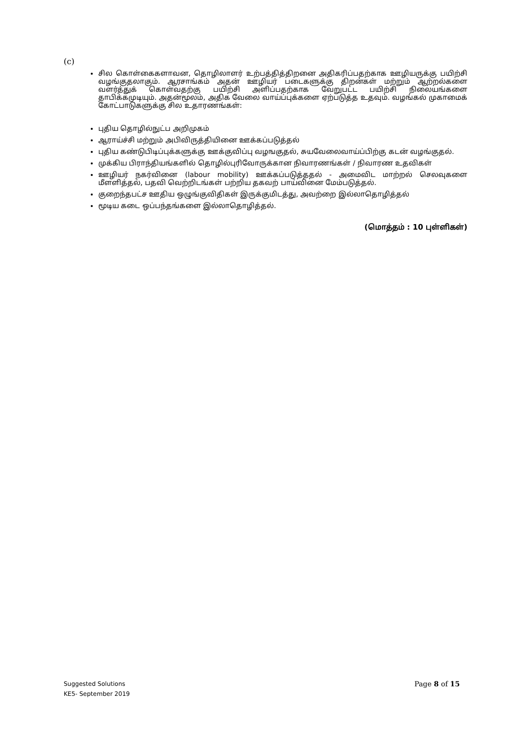(c)
சில கொள்கைகளாவன, தொழிலாளர் உற்பத்தித்திறனை அதிகரிப்பதற்காக ஊழியருக்கு பயிற்சி வழங்குதலாகும். ஆரசாங்கம் அதன் ஊழியர் படைகளுக்கு திறன்கள் மற்றும் ஆற்றல்களை வளர்த்துக் கொள்வதற்கு பயிற்சி அளிப்பதற்காக வேறுபட்ட பயிற்சி நிலையங்களை தாபிக்கமுடியும். அதன்மூலம், அதிக வேலை வாய்ப்புக்களை ஏற்படுத்த உதவும். வழங்கல் முகாமைக் கோட்பாடுகளுக்கு சில உதாரணங்கள்:
புதிய தொழில்நுட்ப அறிமுகம்
ஆராய்ச்சி மற்றும் அபிவிருத்தியினை ஊக்கப்படுத்தல்
புதிய கண்டுபிடிப்புக்களுக்கு ஊக்குவிப்பு வழஙகுதல், சுயவேலைவாய்ப்பிற்கு கடன் வழங்குதல்.
முக்கிய பிராந்தியங்களில் தொழில்புரிவோருக்கான நிவாரணங்கள் / நிவாரண உதவிகள்
ஊழியர் நகர்வினை (labour mobility) ஊக்கப்படுத்ததல் - அமைவிட மாற்றல் செலவுகளை மீளளித்தல், பதவி வெற்றிடங்கள் பற்றிய தகவற் பாய்வினை மேம்படுத்தல்.
குறைந்தபட்ச ஊதிய ஒழுங்குவிதிகள் இருக்குமிடத்து, அவற்றை இல்லாதொழித்தல்
மூடிய கடை ஒப்பந்தங்களை இல்லாதொழித்தல்.
(மொத்தம் : 10 புள்ளிகள்)
Page 8 of 15 Suggested Solutions
KE5- September 2019